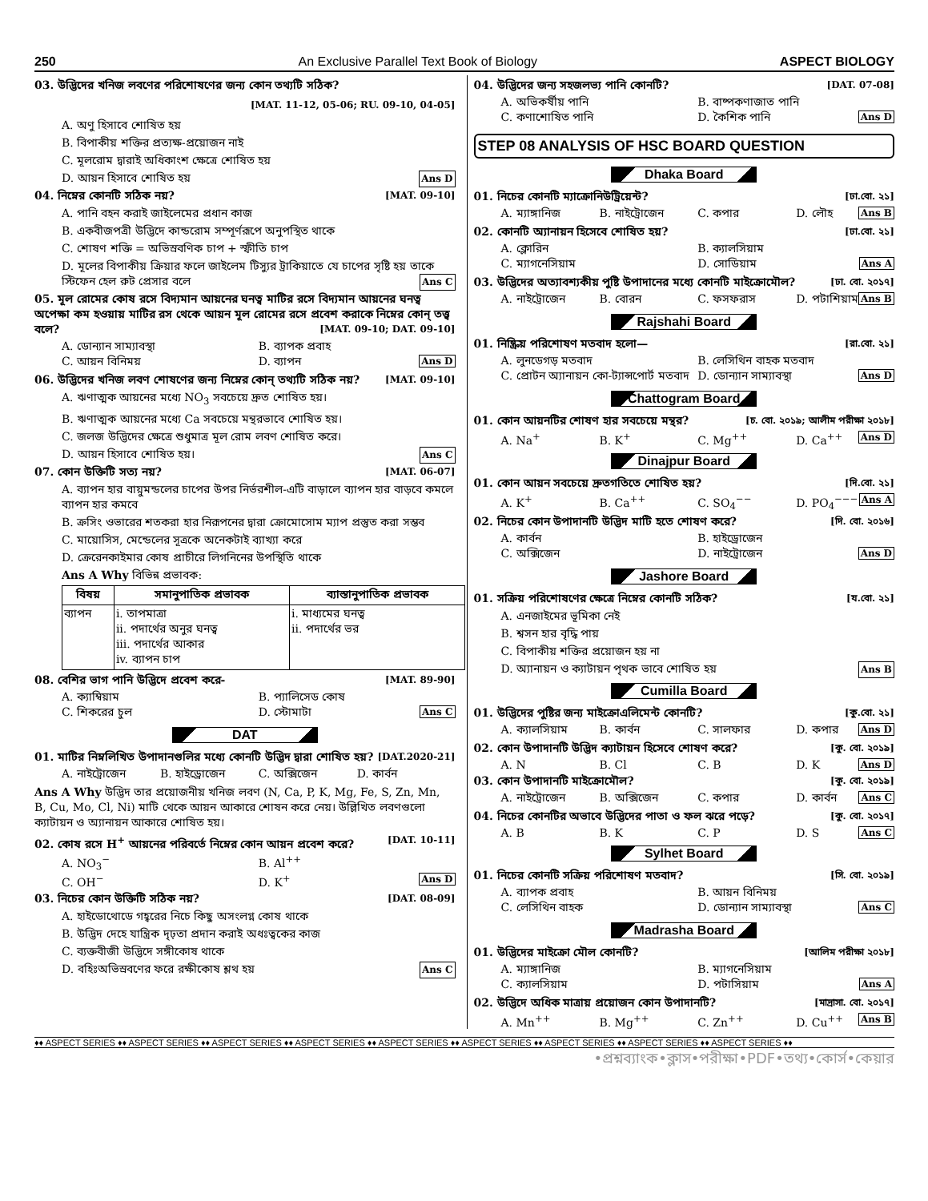250 An Exclusive Parallel Text Book of Biology ASPECT BIOLOGY
03. উদ্ভিদের খনিজ লবণের পরিশোষণের জন্য কোন তথ্যটি সঠিক?
[MAT. 11-12, 05-06; RU. 09-10, 04-05]
A. অণু হিসাবে শোষিত হয়
B. বিপাকীয় শক্তির প্রত্যক্ষ-প্রয়োজন নাই
C. মূলরোম দ্বারাই অধিকাংশ ক্ষেত্রে শোষিত হয়
D. আয়ন হিসাবে শোষিত হয় Ans D
04. নিম্নের কোনটি সঠিক নয়? [MAT. 09-10]
A. পানি বহন করাই জাইলেমের প্রধান কাজ
B. একবীজপত্রী উদ্ভিদে কান্ডরোম সম্পূর্ণরূপে অনুপস্থিত থাকে
C. শোষণ শক্তি = অভিস্রবণিক চাপ + স্ফীতি চাপ
D. মূলের বিপাকীয় ক্রিয়ার ফলে জাইলেম টিস্যুর ট্রাকিয়াতে যে চাপের সৃষ্টি হয় তাকে স্টিফেন হেল রুট প্রেসার বলে Ans C
05. মূল রোমের কোষ রসে বিদ্যমান আয়নের ঘনত্ব মাটির রসে বিদ্যমান আয়নের ঘনত্ব অপেক্ষা কম হওয়ায় মাটির রস থেকে আয়ন মূল রোমের রসে প্রবেশ করাকে নিম্নের কোন্ তত্ত্ব বলে? [MAT. 09-10; DAT. 09-10]
A. ডোন্যান সাম্যাবস্থা B. ব্যাপক প্রবাহ
C. আয়ন বিনিময় D. ব্যাপন Ans D
06. উদ্ভিদের খনিজ লবণ শোষণের জন্য নিম্নের কোন্ তথ্যটি সঠিক নয়? [MAT. 09-10]
A. ঋণাত্মক আয়নের মধ্যে NO<sub>3</sub> সবচেয়ে দ্রুত শোষিত হয়।
B. ঋণাত্মক আয়নের মধ্যে Ca সবচেয়ে মন্থরভাবে শোষিত হয়।
C. জলজ উদ্ভিদের ক্ষেত্রে শুধুমাত্র মূল রোম লবণ শোষিত করে।
D. আয়ন হিসাবে শোষিত হয়। Ans C
07. কোন উক্তিটি সত্য নয়? [MAT. 06-07]
A. ব্যাপন হার বায়ুমন্ডলের চাপের উপর নির্ভরশীল-এটি বাড়ালে ব্যাপন হার বাড়বে কমলে ব্যাপন হার কমবে
B. ক্রসিং ওভারের শতকরা হার নিরূপনের দ্বারা ক্রোমোসোম ম্যাপ প্রস্তুত করা সম্ভব
C. মায়োসিস, মেন্ডেলের সূত্রকে অনেকটাই ব্যাখ্যা করে
D. ক্রেরেনকাইমার কোষ প্রাচীরে লিগনিনের উপস্থিতি থাকে
Ans A Why বিভিন্ন প্রভাবক:
| বিষয় | সমানুপাতিক প্রভাবক | ব্যাস্তানুপাতিক প্রভাবক |
| --- | --- | --- |
| ব্যাপন | i. তাপমাত্রা ii. পদার্থের অনুর ঘনত্ব iii. পদার্থের আকার iv. ব্যাপন চাপ | i. মাধ্যমের ঘনত্ব ii. পদার্থের ভর |
08. বেশির ভাগ পানি উদ্ভিদে প্রবেশ করে- [MAT. 89-90]
A. ক্যাম্বিয়াম B. প্যালিসেড কোষ
C. শিকরের চুল D. স্টোমাটা Ans C
DAT
01. মাটির নিম্নলিখিত উপাদানগুলির মধ্যে কোনটি উদ্ভিদ দ্বারা শোষিত হয়? [DAT.2020-21]
A. নাইট্রোজেন B. হাইড্রোজেন C. অক্সিজেন D. কার্বন
Ans A Why উদ্ভিদ তার প্রয়োজনীয় খনিজ লবণ (N, Ca, P, K, Mg, Fe, S, Zn, Mn, B, Cu, Mo, Cl, Ni) মাটি থেকে আয়ন আকারে শোষন করে নেয়। উল্লিখিত লবণগুলো ক্যাটায়ন ও অ্যানায়ন আকারে শোষিত হয়।
02. কোষ রসে H<sup>+</sup> আয়নের পরিবর্তে নিম্নের কোন আয়ন প্রবেশ করে? [DAT. 10-11]
A. NO<sub>3</sub><sup>−</sup> B. Al<sup>++</sup>
C. OH<sup>−</sup> D. K<sup>+</sup> Ans D
03. নিচের কোন উক্তিটি সঠিক নয়? [DAT. 08-09]
A. হাইডোথোডে গহ্বরের নিচে কিছু অসংলগ্ন কোষ থাকে
B. উদ্ভিদ দেহে যান্ত্রিক দৃঢ়তা প্রদান করাই অধঃত্বকের কাজ
C. ব্যক্তবীজী উদ্ভিদে সঙ্গীকোষ থাকে
D. বহিঃঅভিস্রবণের ফরে রক্ষীকোষ শ্লথ হয় Ans C
04. উদ্ভিদের জন্য সহজলভ্য পানি কোনটি? [DAT. 07-08]
A. অভিকর্ষীয় পানি B. বাষ্পকণাজাত পানি
C. কণাশোষিত পানি D. কৈশিক পানি Ans D
STEP 08 ANALYSIS OF HSC BOARD QUESTION
Dhaka Board
01. নিচের কোনটি ম্যাক্রোনিউট্রিয়েন্ট? [ঢা.বো. ২১]
A. ম্যাঙ্গানিজ B. নাইট্রোজেন C. কপার D. লৌহ Ans B
02. কোনটি অ্যানায়ন হিসেবে শোষিত হয়? [ঢা.বো. ২১]
A. ক্লোরিন B. ক্যালসিয়াম
C. ম্যাগনেসিয়াম D. সোডিয়াম Ans A
03. উদ্ভিদের অত্যাবশ্যকীয় পুষ্টি উপাদানের মধ্যে কোনটি মাইক্রোমৌল? [ঢা. বো. ২০১৭]
A. নাইট্রোজেন B. বোরন C. ফসফরাস D. পটাশিয়াম Ans B
Rajshahi Board
01. নিষ্ক্রিয় পরিশোষণ মতবাদ হলো— [রা.বো. ২১]
A. লুনডেগড় মতবাদ B. লেসিথিন বাহক মতবাদ
C. প্রোটন অ্যানায়ন কো-ট্যান্সপোর্ট মতবাদ D. ডোন্যান সাম্যাবস্থা Ans D
Chattogram Board
01. কোন আয়নটির শোষণ হার সবচেয়ে মন্থর? [চ. বো. ২০১৯; আলীম পরীক্ষা ২০১৮]
A. Na<sup>+</sup> B. K<sup>+</sup> C. Mg<sup>++</sup> D. Ca<sup>++</sup> Ans D
Dinajpur Board
01. কোন আয়ন সবচেয়ে দ্রুতগতিতে শোষিত হয়? [দি.বো. ২১]
A. K<sup>+</sup> B. Ca<sup>++</sup> C. SO<sub>4</sub><sup>−−</sup> D. PO<sub>4</sub><sup>−−−</sup> Ans A
02. নিচের কোন উপাদানটি উদ্ভিদ মাটি হতে শোষণ করে? [দি. বো. ২০১৬]
A. কার্বন B. হাইড্রোজেন
C. অক্সিজেন D. নাইট্রোজেন Ans D
Jashore Board
01. সক্রিয় পরিশোষণের ক্ষেত্রে নিম্নের কোনটি সঠিক? [য.বো. ২১]
A. এনজাইমের ভূমিকা নেই
B. শ্বসন হার বৃদ্ধি পায়
C. বিপাকীয় শক্তির প্রয়োজন হয় না
D. অ্যানায়ন ও ক্যাটায়ন পৃথক ভাবে শোষিত হয় Ans B
Cumilla Board
01. উদ্ভিদের পুষ্টির জন্য মাইক্রোএলিমেন্ট কোনটি? [কু.বো. ২১]
A. ক্যালসিয়াম B. কার্বন C. সালফার D. কপার Ans D
02. কোন উপাদানটি উদ্ভিদ ক্যাটায়ন হিসেবে শোষণ করে? [কু. বো. ২০১৯]
A. N B. Cl C. B D. K Ans D
03. কোন উপাদানটি মাইক্রোমৌল? [কু. বো. ২০১৯]
A. নাইট্রোজেন B. অক্সিজেন C. কপার D. কার্বন Ans C
04. নিচের কোনটির অভাবে উদ্ভিদের পাতা ও ফল ঝরে পড়ে? [কু. বো. ২০১৭]
A. B B. K C. P D. S Ans C
Sylhet Board
01. নিচের কোনটি সক্রিয় পরিশোষণ মতবাদ? [সি. বো. ২০১৯]
A. ব্যাপক প্রবাহ B. আয়ন বিনিময়
C. লেসিথিন বাহক D. ডোন্যান সাম্যাবস্থা Ans C
Madrasha Board
01. উদ্ভিদের মাইক্রো মৌল কোনটি? [আলিম পরীক্ষা ২০১৮]
A. ম্যাঙ্গানিজ B. ম্যাগনেসিয়াম
C. ক্যালসিয়াম D. পটাসিয়াম Ans A
02. উদ্ভিদে অধিক মাত্রায় প্রয়োজন কোন উপাদানটি? [মাদ্রাসা. বো. ২০১৭]
A. Mn<sup>++</sup> B. Mg<sup>++</sup> C. Zn<sup>++</sup> D. Cu<sup>++</sup> Ans B
♦♦ ASPECT SERIES ♦♦ ASPECT SERIES ♦♦ ASPECT SERIES ♦♦ ASPECT SERIES ♦♦ ASPECT SERIES ♦♦ ASPECT SERIES ♦♦ ASPECT SERIES ♦♦ ASPECT SERIES ♦♦ ASPECT SERIES ♦♦
•প্রশ্নব্যাংক•ক্লাস•পরীক্ষা•PDF•তথ্য•কোর্স•কেয়ার